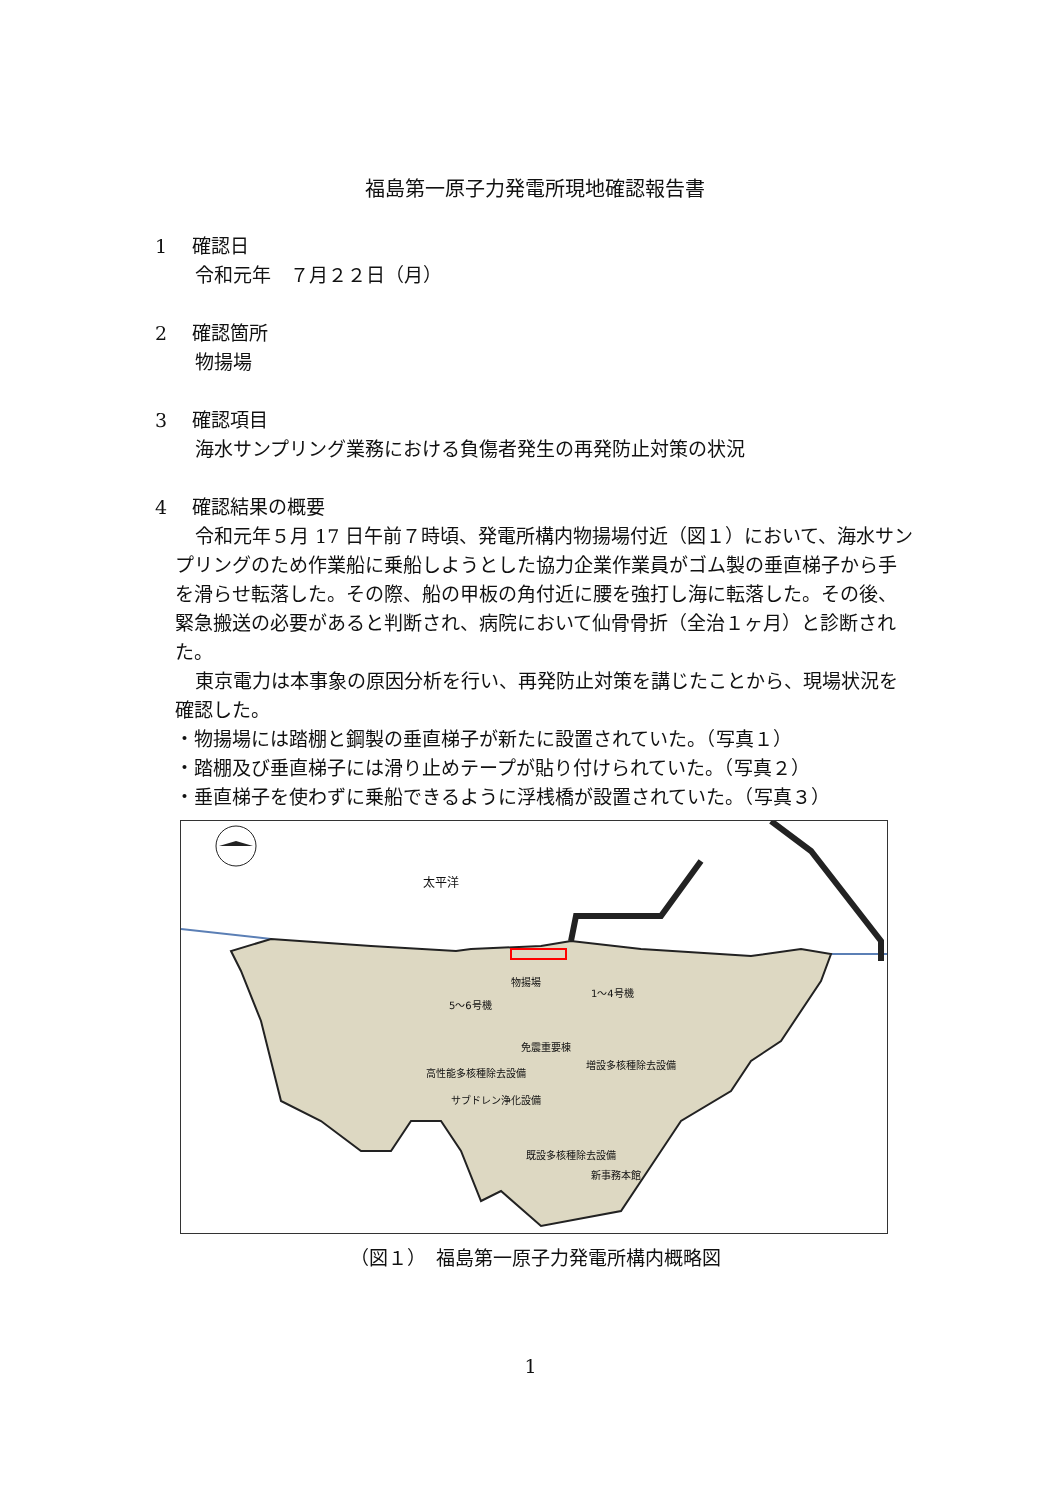福島第一原子力発電所現地確認報告書
1　 確認日
令和元年　７月２２日（月）
2　 確認箇所
物揚場
3　 確認項目
海水サンプリング業務における負傷者発生の再発防止対策の状況
4　 確認結果の概要
令和元年５月 17 日午前７時頃、発電所構内物揚場付近（図１）において、海水サンプリングのため作業船に乗船しようとした協力企業作業員がゴム製の垂直梯子から手を滑らせ転落した。その際、船の甲板の角付近に腰を強打し海に転落した。その後、緊急搬送の必要があると判断され、病院において仙骨骨折（全治１ヶ月）と診断された。
東京電力は本事象の原因分析を行い、再発防止対策を講じたことから、現場状況を確認した。
・物揚場には踏棚と鋼製の垂直梯子が新たに設置されていた。（写真１）
・踏棚及び垂直梯子には滑り止めテープが貼り付けられていた。（写真２）
・垂直梯子を使わずに乗船できるように浮桟橋が設置されていた。（写真３）
太平洋
物揚場
5～6号機
1～4号機
免震重要棟
高性能多核種除去設備
増設多核種除去設備
サブドレン浄化設備
既設多核種除去設備
新事務本館
（図１）　福島第一原子力発電所構内概略図
1